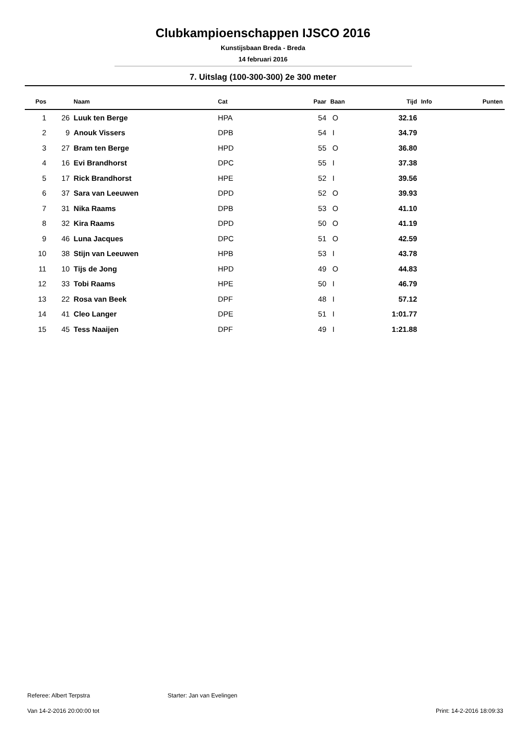Clubkampioenschappen IJSCO 2016
Kunstijsbaan Breda - Breda
14 februari 2016
7. Uitslag (100-300-300) 2e 300 meter
| Pos | | Naam | Cat | Paar | Baan | Tijd | Info | Punten |
| --- | --- | --- | --- | --- | --- | --- | --- | --- |
| 1 | 26 | Luuk ten Berge | HPA | 54 | O | 32.16 | | |
| 2 | 9 | Anouk Vissers | DPB | 54 | I | 34.79 | | |
| 3 | 27 | Bram ten Berge | HPD | 55 | O | 36.80 | | |
| 4 | 16 | Evi Brandhorst | DPC | 55 | I | 37.38 | | |
| 5 | 17 | Rick Brandhorst | HPE | 52 | I | 39.56 | | |
| 6 | 37 | Sara van Leeuwen | DPD | 52 | O | 39.93 | | |
| 7 | 31 | Nika Raams | DPB | 53 | O | 41.10 | | |
| 8 | 32 | Kira Raams | DPD | 50 | O | 41.19 | | |
| 9 | 46 | Luna Jacques | DPC | 51 | O | 42.59 | | |
| 10 | 38 | Stijn van Leeuwen | HPB | 53 | I | 43.78 | | |
| 11 | 10 | Tijs de Jong | HPD | 49 | O | 44.83 | | |
| 12 | 33 | Tobi Raams | HPE | 50 | I | 46.79 | | |
| 13 | 22 | Rosa van Beek | DPF | 48 | I | 57.12 | | |
| 14 | 41 | Cleo Langer | DPE | 51 | I | 1:01.77 | | |
| 15 | 45 | Tess Naaijen | DPF | 49 | I | 1:21.88 | | |
Referee: Albert Terpstra Starter: Jan van Evelingen
Van 14-2-2016 20:00:00 tot Print: 14-2-2016 18:09:33